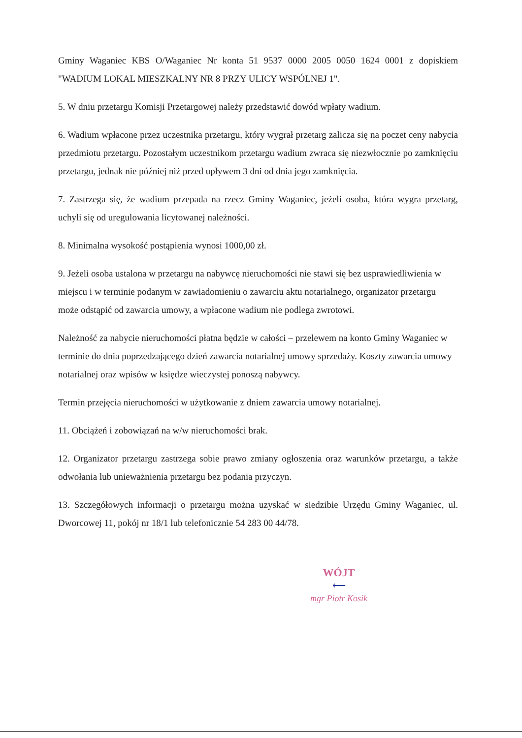Gminy Waganiec KBS O/Waganiec Nr konta 51 9537 0000 2005 0050 1624 0001 z dopiskiem "WADIUM LOKAL MIESZKALNY NR 8 PRZY ULICY WSPÓLNEJ 1".
5. W dniu przetargu Komisji Przetargowej należy przedstawić dowód wpłaty wadium.
6. Wadium wpłacone przez uczestnika przetargu, który wygrał przetarg zalicza się na poczet ceny nabycia przedmiotu przetargu. Pozostałym uczestnikom przetargu wadium zwraca się niezwłocznie po zamknięciu przetargu, jednak nie później niż przed upływem 3 dni od dnia jego zamknięcia.
7. Zastrzega się, że wadium przepada na rzecz Gminy Waganiec, jeżeli osoba, która wygra przetarg, uchyli się od uregulowania licytowanej należności.
8. Minimalna wysokość postąpienia wynosi 1000,00 zł.
9. Jeżeli osoba ustalona w przetargu na nabywcę nieruchomości nie stawi się bez usprawiedliwienia w miejscu i w terminie podanym w zawiadomieniu o zawarciu aktu notarialnego, organizator przetargu może odstąpić od zawarcia umowy, a wpłacone wadium nie podlega zwrotowi.
Należność za nabycie nieruchomości płatna będzie w całości – przelewem na konto Gminy Waganiec w terminie do dnia poprzedzającego dzień zawarcia notarialnej umowy sprzedaży. Koszty zawarcia umowy notarialnej oraz wpisów w księdze wieczystej ponoszą nabywcy.
Termin przejęcia nieruchomości w użytkowanie z dniem zawarcia umowy notarialnej.
11. Obciążeń i zobowiązań na w/w nieruchomości brak.
12. Organizator przetargu zastrzega sobie prawo zmiany ogłoszenia oraz warunków przetargu, a także odwołania lub unieważnienia przetargu bez podania przyczyn.
13. Szczegółowych informacji o przetargu można uzyskać w siedzibie Urzędu Gminy Waganiec, ul. Dworcowej 11, pokój nr 18/1 lub telefonicznie 54 283 00 44/78.
WÓJT
⟵
mgr Piotr Kosik